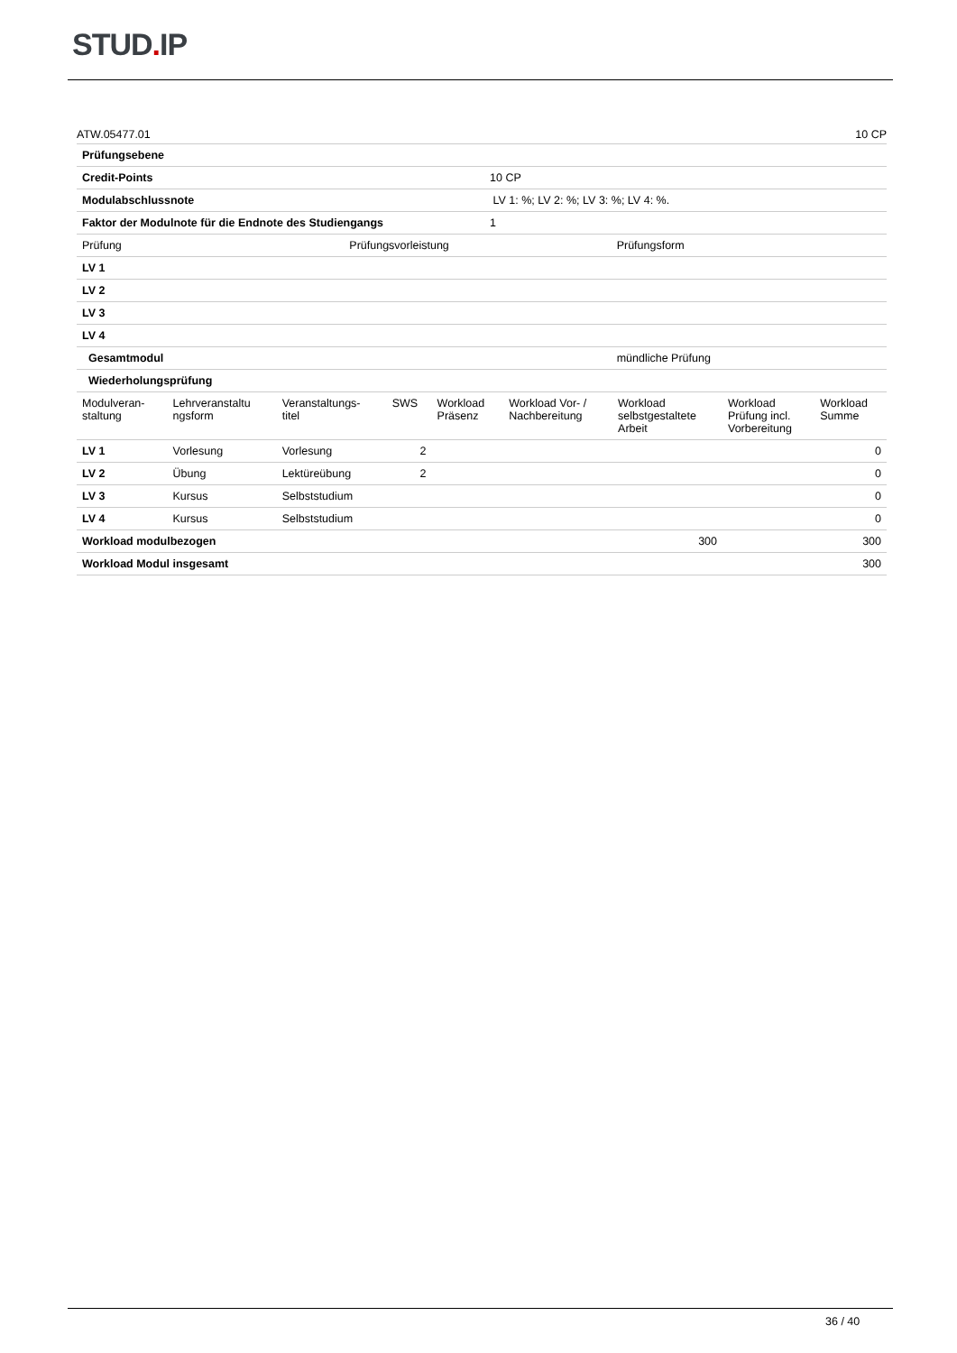STUD. IP
ATW.05477.01 10 CP
| Prüfungsebene | |
| Credit-Points | 10 CP |
| Modulabschlussnote | LV 1: %; LV 2: %; LV 3: %; LV 4: %. |
| Faktor der Modulnote für die Endnote des Studiengangs | 1 |
| Prüfung | Prüfungsvorleistung | Prüfungsform |
| LV 1 | | |
| LV 2 | | |
| LV 3 | | |
| LV 4 | | |
| Gesamtmodul | | mündliche Prüfung |
| Wiederholungsprüfung | | |
| Modulveran- staltung | Lehrveranstaltu ngsform | Veranstaltungs- titel | SWS | Workload Präsenz | Workload Vor- / Nachbereitung | Workload selbstgestaltete Arbeit | Workload Prüfung incl. Vorbereitung | Workload Summe |
| --- | --- | --- | --- | --- | --- | --- | --- | --- |
| LV 1 | Vorlesung | Vorlesung | 2 | | | | | 0 |
| LV 2 | Übung | Lektüreübung | 2 | | | | | 0 |
| LV 3 | Kursus | Selbststudium | | | | | | 0 |
| LV 4 | Kursus | Selbststudium | | | | | | 0 |
| Workload modulbezogen | | | | | | 300 | | 300 |
| Workload Modul insgesamt | | | | | | | | 300 |
36 / 40